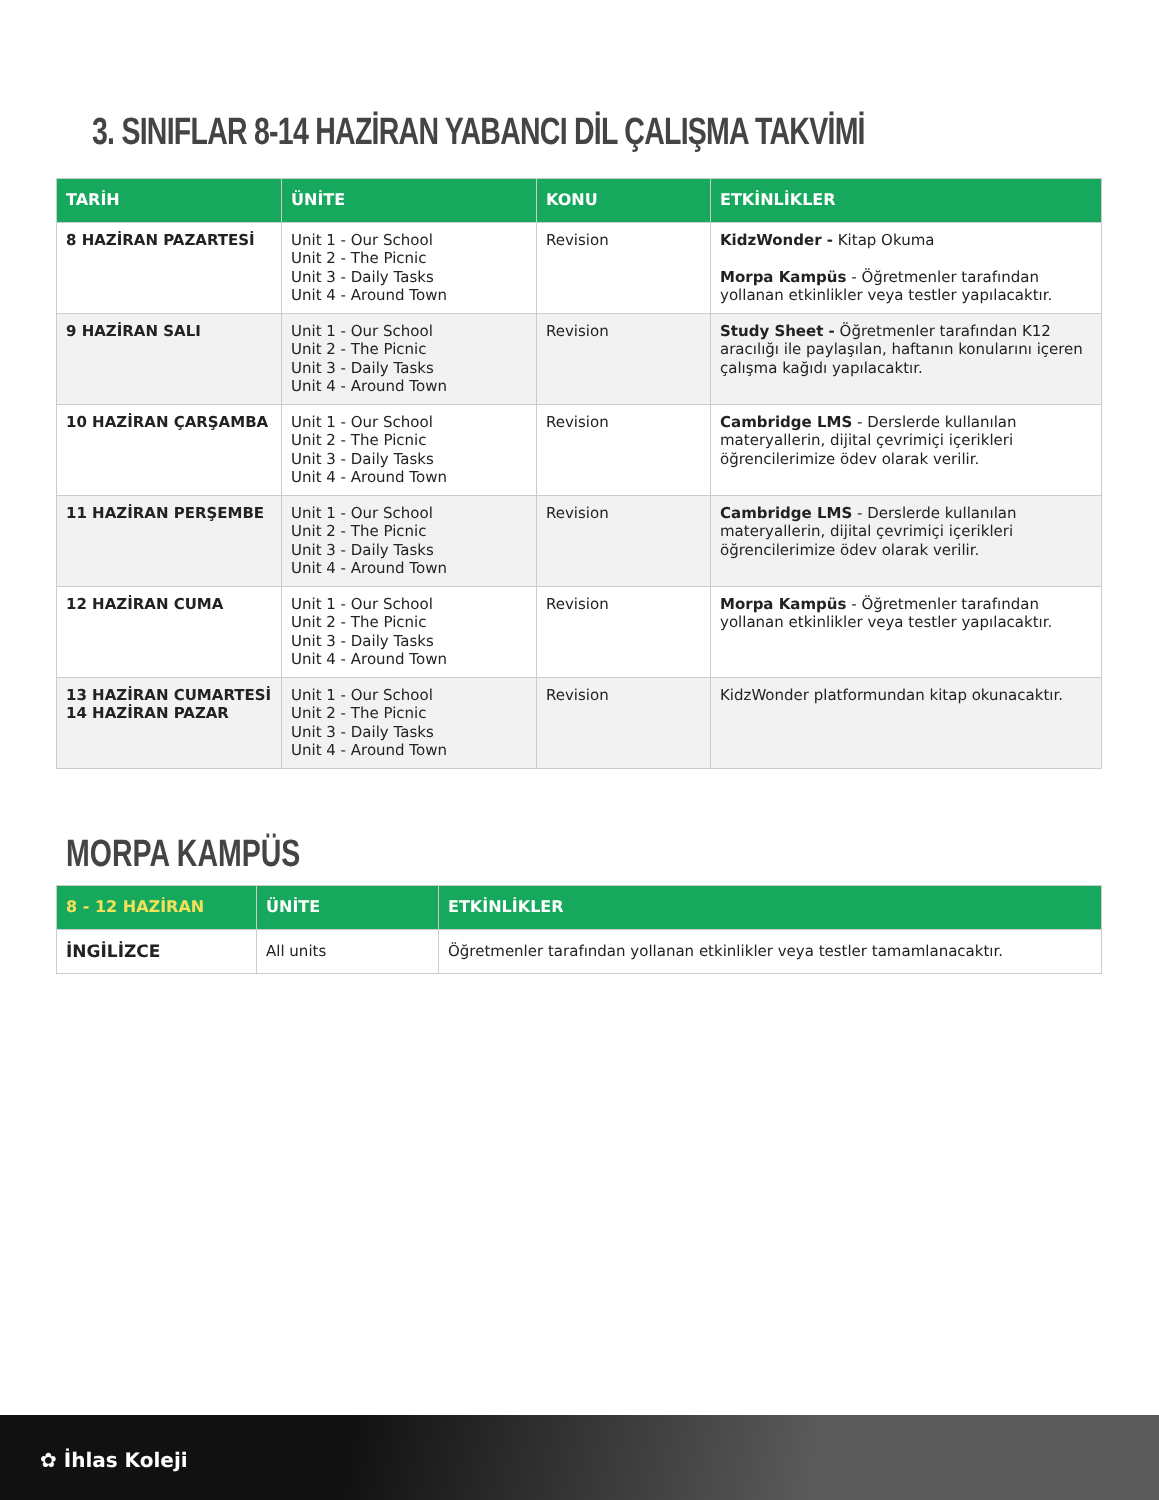3. SINIFLAR 8-14 HAZİRAN YABANCI DİL ÇALIŞMA TAKVİMİ
| TARİH | ÜNİTE | KONU | ETKİNLİKLER |
| --- | --- | --- | --- |
| 8 HAZİRAN PAZARTESİ | Unit 1 - Our School Unit 2 - The Picnic Unit 3 - Daily Tasks Unit 4 - Around Town | Revision | KidzWonder - Kitap Okuma Morpa Kampüs - Öğretmenler tarafından yollanan etkinlikler veya testler yapılacaktır. |
| 9 HAZİRAN SALI | Unit 1 - Our School Unit 2 - The Picnic Unit 3 - Daily Tasks Unit 4 - Around Town | Revision | Study Sheet - Öğretmenler tarafından K12 aracılığı ile paylaşılan, haftanın konularını içeren çalışma kağıdı yapılacaktır. |
| 10 HAZİRAN ÇARŞAMBA | Unit 1 - Our School Unit 2 - The Picnic Unit 3 - Daily Tasks Unit 4 - Around Town | Revision | Cambridge LMS - Derslerde kullanılan materyallerin, dijital çevrimiçi içerikleri öğrencilerimize ödev olarak verilir. |
| 11 HAZİRAN PERŞEMBE | Unit 1 - Our School Unit 2 - The Picnic Unit 3 - Daily Tasks Unit 4 - Around Town | Revision | Cambridge LMS - Derslerde kullanılan materyallerin, dijital çevrimiçi içerikleri öğrencilerimize ödev olarak verilir. |
| 12 HAZİRAN CUMA | Unit 1 - Our School Unit 2 - The Picnic Unit 3 - Daily Tasks Unit 4 - Around Town | Revision | Morpa Kampüs - Öğretmenler tarafından yollanan etkinlikler veya testler yapılacaktır. |
| 13 HAZİRAN CUMARTESİ 14 HAZİRAN PAZAR | Unit 1 - Our School Unit 2 - The Picnic Unit 3 - Daily Tasks Unit 4 - Around Town | Revision | KidzWonder platformundan kitap okunacaktır. |
MORPA KAMPÜS
| 8 - 12 HAZİRAN | ÜNİTE | ETKİNLİKLER |
| --- | --- | --- |
| İNGİLİZCE | All units | Öğretmenler tarafından yollanan etkinlikler veya testler tamamlanacaktır. |
✿ İhlas Koleji